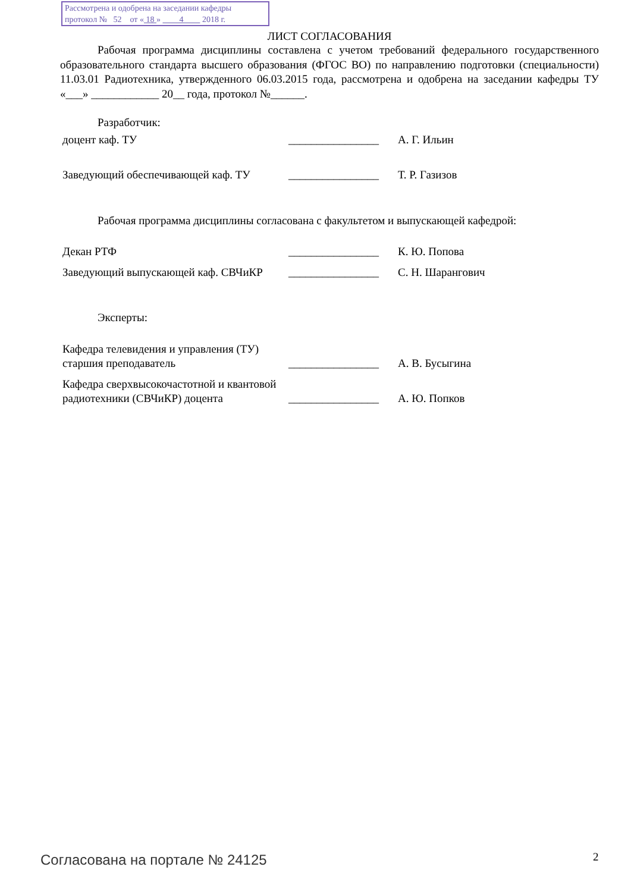Рассмотрена и одобрена на заседании кафедры
протокол № 52 от « 18 » 4 2018 г.
ЛИСТ СОГЛАСОВАНИЯ
Рабочая программа дисциплины составлена с учетом требований федерального государственного образовательного стандарта высшего образования (ФГОС ВО) по направлению подготовки (специальности) 11.03.01 Радиотехника, утвержденного 06.03.2015 года, рассмотрена и одобрена на заседании кафедры ТУ «___» ____________ 20__ года, протокол №______.
Разработчик:
| доцент каф. ТУ | ________________ | А. Г. Ильин |
| Заведующий обеспечивающей каф. ТУ | ________________ | Т. Р. Газизов |
Рабочая программа дисциплины согласована с факультетом и выпускающей кафедрой:
| Декан РТФ | ________________ | К. Ю. Попова |
| Заведующий выпускающей каф. СВЧиКР | ________________ | С. Н. Шарангович |
Эксперты:
| Кафедра телевидения и управления (ТУ) старшия преподаватель | ________________ | А. В. Бусыгина |
| Кафедра сверхвысокочастотной и квантовой радиотехники (СВЧиКР) доцента | ________________ | А. Ю. Попков |
Согласована на портале № 24125 2